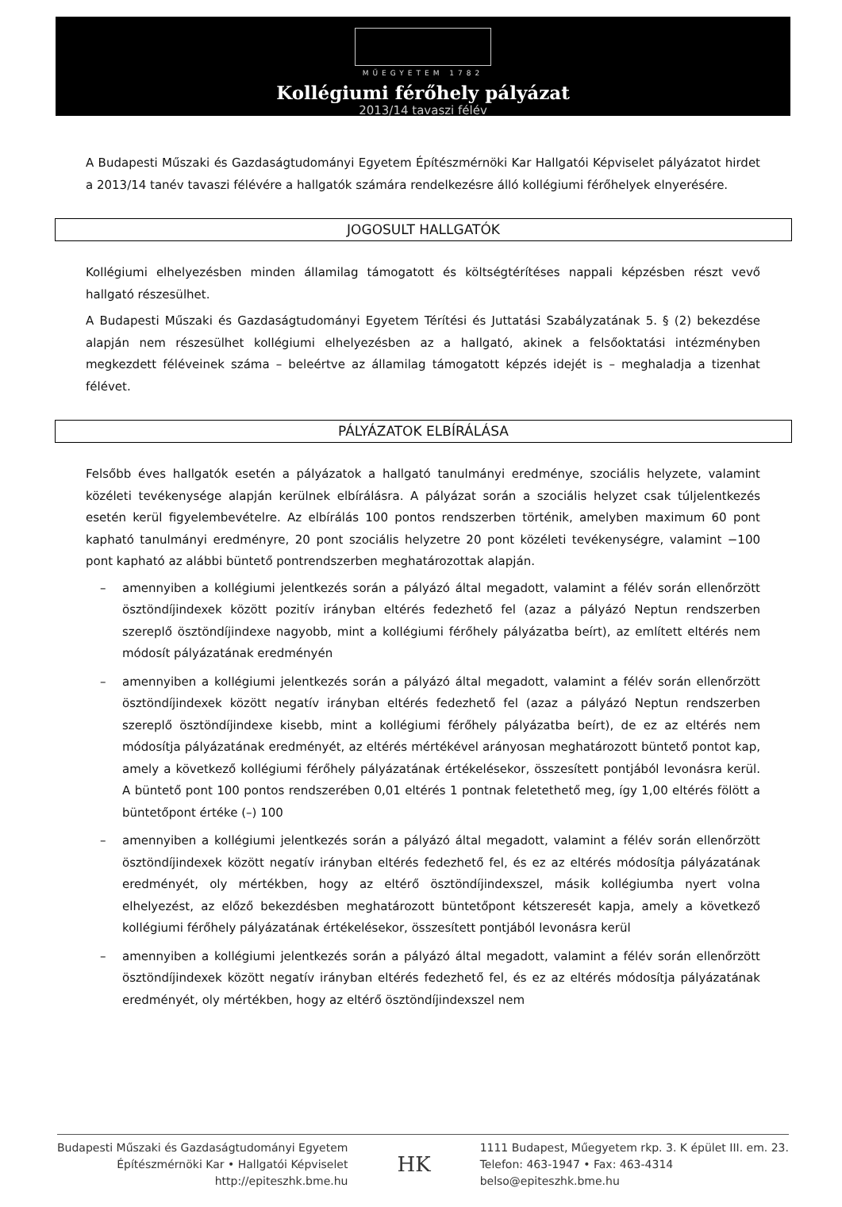MŰEGYETEM 1782
Kollégiumi férőhely pályázat
2013/14 tavaszi félév
A Budapesti Műszaki és Gazdaságtudományi Egyetem Építészmérnöki Kar Hallgatói Képviselet pályázatot hirdet a 2013/14 tanév tavaszi félévére a hallgatók számára rendelkezésre álló kollégiumi férőhelyek elnyerésére.
JOGOSULT HALLGATÓK
Kollégiumi elhelyezésben minden államilag támogatott és költségtérítéses nappali képzésben részt vevő hallgató részesülhet.
A Budapesti Műszaki és Gazdaságtudományi Egyetem Térítési és Juttatási Szabályzatának 5. § (2) bekezdése alapján nem részesülhet kollégiumi elhelyezésben az a hallgató, akinek a felsőoktatási intézményben megkezdett féléveinek száma – beleértve az államilag támogatott képzés idejét is – meghaladja a tizenhat félévet.
PÁLYÁZATOK ELBÍRÁLÁSA
Felsőbb éves hallgatók esetén a pályázatok a hallgató tanulmányi eredménye, szociális helyzete, valamint közéleti tevékenysége alapján kerülnek elbírálásra. A pályázat során a szociális helyzet csak túljelentkezés esetén kerül figyelembevételre. Az elbírálás 100 pontos rendszerben történik, amelyben maximum 60 pont kapható tanulmányi eredményre, 20 pont szociális helyzetre 20 pont közéleti tevékenységre, valamint −100 pont kapható az alábbi büntető pontrendszerben meghatározottak alapján.
– amennyiben a kollégiumi jelentkezés során a pályázó által megadott, valamint a félév során ellenőrzött ösztöndíjindexek között pozitív irányban eltérés fedezhető fel (azaz a pályázó Neptun rendszerben szereplő ösztöndíjindexe nagyobb, mint a kollégiumi férőhely pályázatba beírt), az említett eltérés nem módosít pályázatának eredményén
– amennyiben a kollégiumi jelentkezés során a pályázó által megadott, valamint a félév során ellenőrzött ösztöndíjindexek között negatív irányban eltérés fedezhető fel (azaz a pályázó Neptun rendszerben szereplő ösztöndíjindexe kisebb, mint a kollégiumi férőhely pályázatba beírt), de ez az eltérés nem módosítja pályázatának eredményét, az eltérés mértékével arányosan meghatározott büntető pontot kap, amely a következő kollégiumi férőhely pályázatának értékelésekor, összesített pontjából levonásra kerül. A büntető pont 100 pontos rendszerében 0,01 eltérés 1 pontnak feletethető meg, így 1,00 eltérés fölött a büntetőpont értéke (–) 100
– amennyiben a kollégiumi jelentkezés során a pályázó által megadott, valamint a félév során ellenőrzött ösztöndíjindexek között negatív irányban eltérés fedezhető fel, és ez az eltérés módosítja pályázatának eredményét, oly mértékben, hogy az eltérő ösztöndíjindexszel, másik kollégiumba nyert volna elhelyezést, az előző bekezdésben meghatározott büntetőpont kétszeresét kapja, amely a következő kollégiumi férőhely pályázatának értékelésekor, összesített pontjából levonásra kerül
– amennyiben a kollégiumi jelentkezés során a pályázó által megadott, valamint a félév során ellenőrzött ösztöndíjindexek között negatív irányban eltérés fedezhető fel, és ez az eltérés módosítja pályázatának eredményét, oly mértékben, hogy az eltérő ösztöndíjindexszel nem
Budapesti Műszaki és Gazdaságtudományi Egyetem
Építészmérnöki Kar • Hallgatói Képviselet
http://epiteszhk.bme.hu
HK
1111 Budapest, Műegyetem rkp. 3. K épület III. em. 23.
Telefon: 463-1947 • Fax: 463-4314
belso@epiteszhk.bme.hu